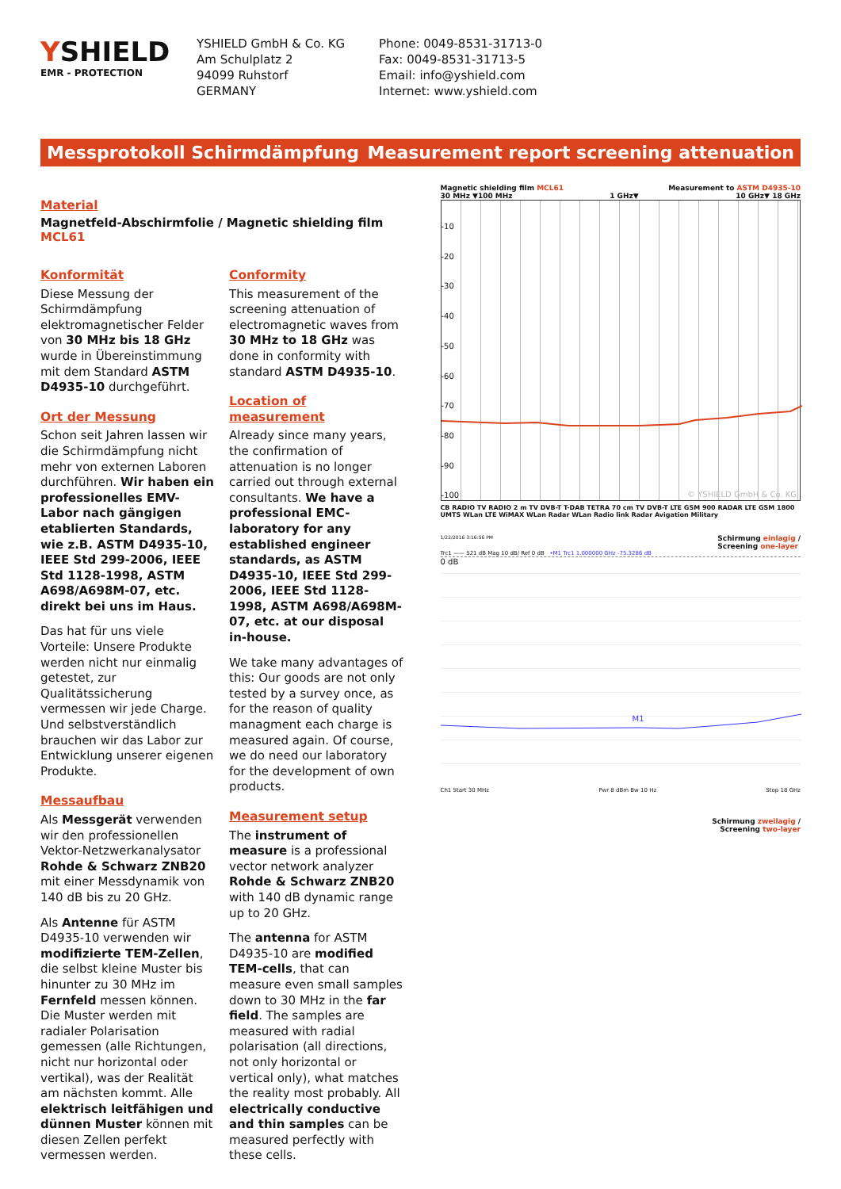YSHIELD
EMR - PROTECTION
YSHIELD GmbH & Co. KG
Am Schulplatz 2
94099 Ruhstorf
GERMANY
Phone: 0049-8531-31713-0
Fax: 0049-8531-31713-5
Email: info@yshield.com
Internet: www.yshield.com
Messprotokoll Schirmdämpfung Measurement report screening attenuation
Material
Magnetfeld-Abschirmfolie / Magnetic shielding film MCL61
Konformität
Diese Messung der Schirmdämpfung elektromagnetischer Felder von 30 MHz bis 18 GHz wurde in Übereinstimmung mit dem Standard ASTM D4935-10 durchgeführt.
Ort der Messung
Schon seit Jahren lassen wir die Schirmdämpfung nicht mehr von externen Laboren durchführen. Wir haben ein professionelles EMV-Labor nach gängigen etablierten Standards, wie z.B. ASTM D4935-10, IEEE Std 299-2006, IEEE Std 1128-1998, ASTM A698/A698M-07, etc. direkt bei uns im Haus.
Das hat für uns viele Vorteile: Unsere Produkte werden nicht nur einmalig getestet, zur Qualitätssicherung vermessen wir jede Charge. Und selbstverständlich brauchen wir das Labor zur Entwicklung unserer eigenen Produkte.
Messaufbau
Als Messgerät verwenden wir den professionellen Vektor-Netzwerkanalysator Rohde & Schwarz ZNB20 mit einer Messdynamik von 140 dB bis zu 20 GHz.
Als Antenne für ASTM D4935-10 verwenden wir modifizierte TEM-Zellen, die selbst kleine Muster bis hinunter zu 30 MHz im Fernfeld messen können. Die Muster werden mit radialer Polarisation gemessen (alle Richtungen, nicht nur horizontal oder vertikal), was der Realität am nächsten kommt. Alle elektrisch leitfähigen und dünnen Muster können mit diesen Zellen perfekt vermessen werden.
Conformity
This measurement of the screening attenuation of electromagnetic waves from 30 MHz to 18 GHz was done in conformity with standard ASTM D4935-10.
Location of measurement
Already since many years, the confirmation of attenuation is no longer carried out through external consultants. We have a professional EMC-laboratory for any established engineer standards, as ASTM D4935-10, IEEE Std 299-2006, IEEE Std 1128-1998, ASTM A698/A698M-07, etc. at our disposal in-house.
We take many advantages of this: Our goods are not only tested by a survey once, as for the reason of quality managment each charge is measured again. Of course, we do need our laboratory for the development of own products.
Measurement setup
The instrument of measure is a professional vector network analyzer Rohde & Schwarz ZNB20 with 140 dB dynamic range up to 20 GHz.
The antenna for ASTM D4935-10 are modified TEM-cells, that can measure even small samples down to 30 MHz in the far field. The samples are measured with radial polarisation (all directions, not only horizontal or vertical only), what matches the reality most probably. All electrically conductive and thin samples can be measured perfectly with these cells.
Magnetic shielding film MCL61 Measurement to ASTM D4935-10
30 MHz ▼100 MHz 1 GHz▼ 10 GHz▼ 18 GHz
-10
-20
-30
-40
-50
-60
-70
-80
-90
-100
© YSHIELD GmbH & Co. KG
CB RADIO TV RADIO 2 m TV DVB-T T-DAB TETRA 70 cm TV DVB-T LTE GSM 900 RADAR LTE GSM 1800 UMTS WLan LTE WiMAX WLan Radar WLan Radio link Radar Avigation Military
1/22/2016 3:16:56 PM Schirmung einlagig /
Screening one-layer
Trc1 —— S21 dB Mag 10 dB/ Ref 0 dB •M1 Trc1 1.000000 GHz -75.3286 dB
0 dB
M1
Ch1 Start 30 MHz Pwr 8 dBm Bw 10 Hz Stop 18 GHz
Schirmung zweilagig /
Screening two-layer